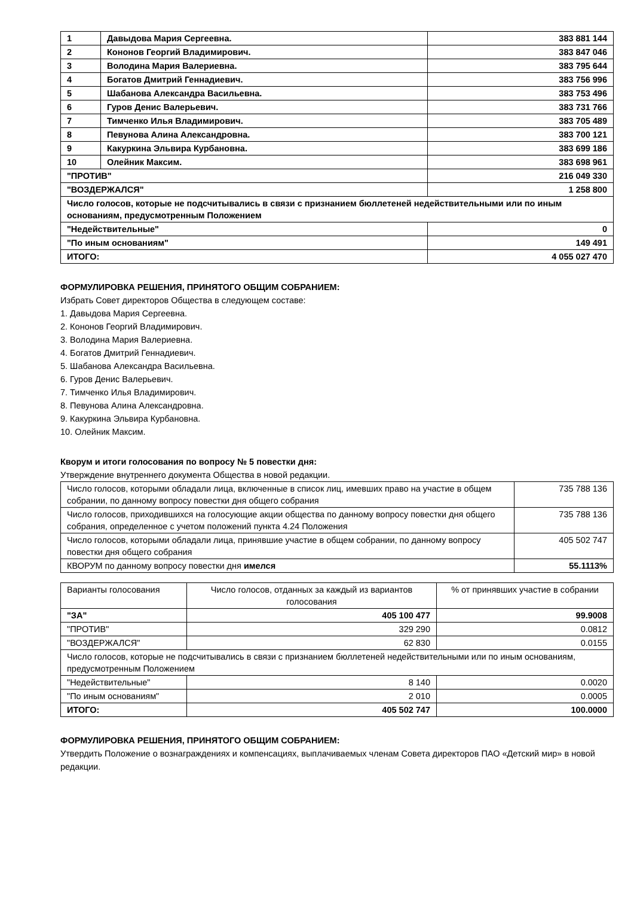| 1 | Давыдова Мария Сергеевна. | 383 881 144 |
| 2 | Кононов Георгий Владимирович. | 383 847 046 |
| 3 | Володина Мария Валериевна. | 383 795 644 |
| 4 | Богатов Дмитрий Геннадиевич. | 383 756 996 |
| 5 | Шабанова Александра Васильевна. | 383 753 496 |
| 6 | Гуров Денис Валерьевич. | 383 731 766 |
| 7 | Тимченко Илья Владимирович. | 383 705 489 |
| 8 | Певунова Алина Александровна. | 383 700 121 |
| 9 | Какуркина Эльвира Курбановна. | 383 699 186 |
| 10 | Олейник Максим. | 383 698 961 |
| "ПРОТИВ" | | 216 049 330 |
| "ВОЗДЕРЖАЛСЯ" | | 1 258 800 |
| Число голосов, которые не подсчитывались в связи с признанием бюллетеней недействительными или по иным основаниям, предусмотренным Положением | | |
| "Недействительные" | | 0 |
| "По иным основаниям" | | 149 491 |
| ИТОГО: | | 4 055 027 470 |
ФОРМУЛИРОВКА РЕШЕНИЯ, ПРИНЯТОГО ОБЩИМ СОБРАНИЕМ:
Избрать Совет директоров Общества в следующем составе:
1. Давыдова Мария Сергеевна.
2. Кононов Георгий Владимирович.
3. Володина Мария Валериевна.
4. Богатов Дмитрий Геннадиевич.
5. Шабанова Александра Васильевна.
6. Гуров Денис Валерьевич.
7. Тимченко Илья Владимирович.
8. Певунова Алина Александровна.
9. Какуркина Эльвира Курбановна.
10. Олейник Максим.
Кворум и итоги голосования по вопросу № 5 повестки дня:
Утверждение внутреннего документа Общества в новой редакции.
| Число голосов, которыми обладали лица, включенные в список лиц, имевших право на участие в общем собрании, по данному вопросу повестки дня общего собрания | 735 788 136 |
| Число голосов, приходившихся на голосующие акции общества по данному вопросу повестки дня общего собрания, определенное с учетом положений пункта 4.24 Положения | 735 788 136 |
| Число голосов, которыми обладали лица, принявшие участие в общем собрании, по данному вопросу повестки дня общего собрания | 405 502 747 |
| КВОРУМ по данному вопросу повестки дня имелся | 55.1113% |
| Варианты голосования | Число голосов, отданных за каждый из вариантов голосования | % от принявших участие в собрании |
| "ЗА" | 405 100 477 | 99.9008 |
| "ПРОТИВ" | 329 290 | 0.0812 |
| "ВОЗДЕРЖАЛСЯ" | 62 830 | 0.0155 |
| Число голосов, которые не подсчитывались в связи с признанием бюллетеней недействительными или по иным основаниям, предусмотренным Положением | | |
| "Недействительные" | 8 140 | 0.0020 |
| "По иным основаниям" | 2 010 | 0.0005 |
| ИТОГО: | 405 502 747 | 100.0000 |
ФОРМУЛИРОВКА РЕШЕНИЯ, ПРИНЯТОГО ОБЩИМ СОБРАНИЕМ:
Утвердить Положение о вознаграждениях и компенсациях, выплачиваемых членам Совета директоров ПАО «Детский мир» в новой редакции.